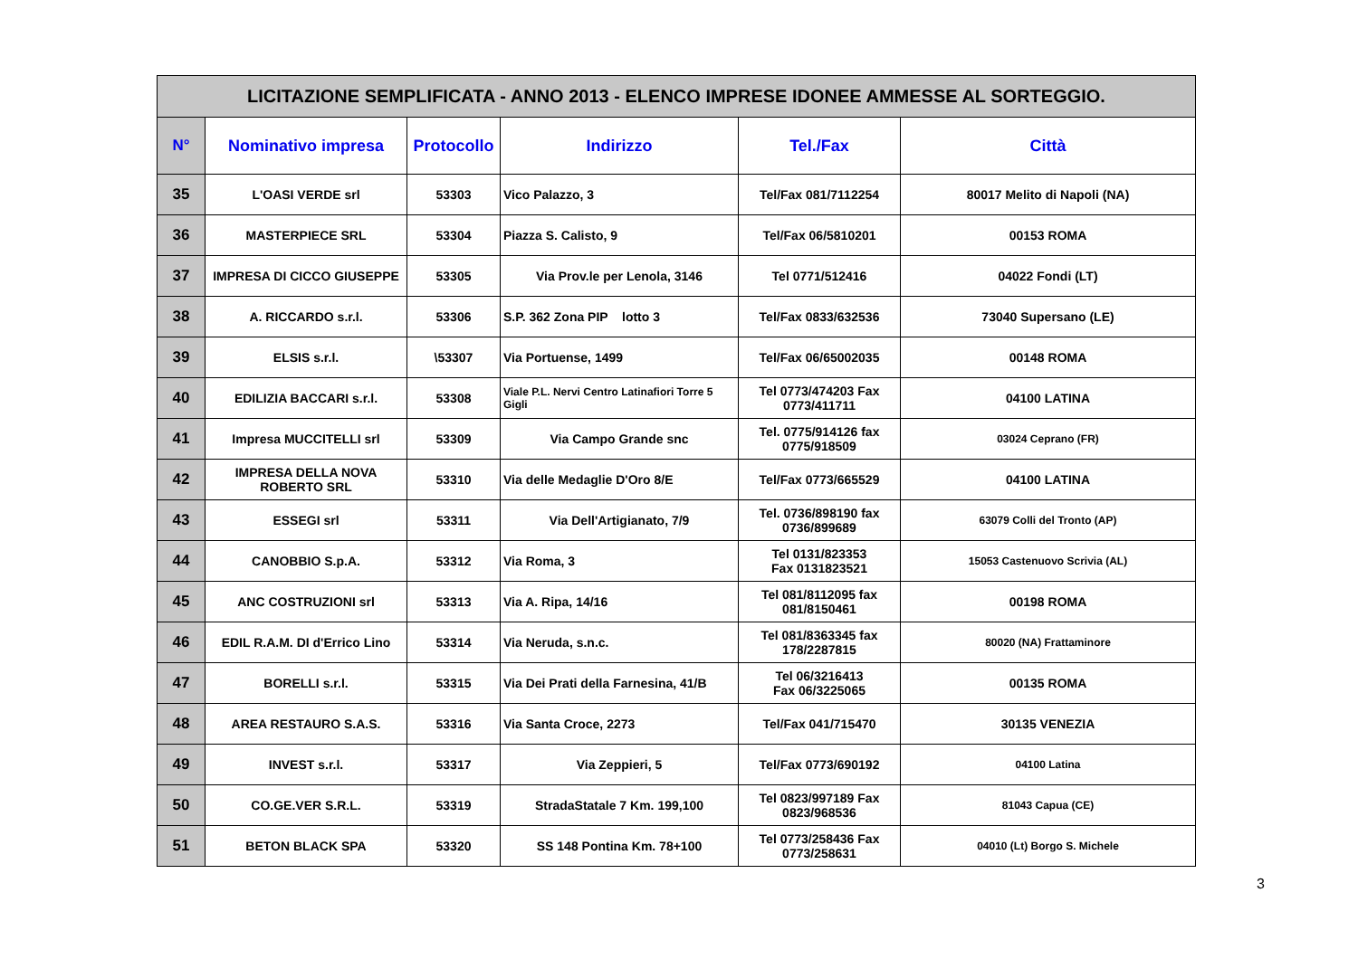| LICITAZIONE SEMPLIFICATA - ANNO 2013 - ELENCO IMPRESE IDONEE AMMESSE AL SORTEGGIO. | | | | | |
| N° | Nominativo impresa | Protocollo | Indirizzo | Tel./Fax | Città |
| 35 | L'OASI VERDE srl | 53303 | Vico Palazzo, 3 | Tel/Fax 081/7112254 | 80017 Melito di Napoli (NA) |
| 36 | MASTERPIECE SRL | 53304 | Piazza S. Calisto, 9 | Tel/Fax 06/5810201 | 00153 ROMA |
| 37 | IMPRESA DI CICCO GIUSEPPE | 53305 | Via Prov.le per Lenola, 3146 | Tel 0771/512416 | 04022 Fondi (LT) |
| 38 | A. RICCARDO s.r.l. | 53306 | S.P. 362 Zona PIP lotto 3 | Tel/Fax 0833/632536 | 73040 Supersano (LE) |
| 39 | ELSIS s.r.l. | \53307 | Via Portuense, 1499 | Tel/Fax 06/65002035 | 00148 ROMA |
| 40 | EDILIZIA BACCARI s.r.l. | 53308 | Viale P.L. Nervi Centro Latinafiori Torre 5 Gigli | Tel 0773/474203 Fax 0773/411711 | 04100 LATINA |
| 41 | Impresa MUCCITELLI srl | 53309 | Via Campo Grande snc | Tel. 0775/914126 fax 0775/918509 | 03024 Ceprano (FR) |
| 42 | IMPRESA DELLA NOVA ROBERTO SRL | 53310 | Via delle Medaglie D'Oro 8/E | Tel/Fax 0773/665529 | 04100 LATINA |
| 43 | ESSEGI srl | 53311 | Via Dell'Artigianato, 7/9 | Tel. 0736/898190 fax 0736/899689 | 63079 Colli del Tronto (AP) |
| 44 | CANOBBIO S.p.A. | 53312 | Via Roma, 3 | Tel 0131/823353 Fax 0131823521 | 15053 Castenuovo Scrivia (AL) |
| 45 | ANC COSTRUZIONI srl | 53313 | Via A. Ripa, 14/16 | Tel 081/8112095 fax 081/8150461 | 00198 ROMA |
| 46 | EDIL R.A.M. DI d'Errico Lino | 53314 | Via Neruda, s.n.c. | Tel 081/8363345 fax 178/2287815 | 80020 (NA) Frattaminore |
| 47 | BORELLI s.r.l. | 53315 | Via Dei Prati della Farnesina, 41/B | Tel 06/3216413 Fax 06/3225065 | 00135 ROMA |
| 48 | AREA RESTAURO S.A.S. | 53316 | Via Santa Croce, 2273 | Tel/Fax 041/715470 | 30135 VENEZIA |
| 49 | INVEST s.r.l. | 53317 | Via Zeppieri, 5 | Tel/Fax 0773/690192 | 04100 Latina |
| 50 | CO.GE.VER S.R.L. | 53319 | StradaStatale 7 Km. 199,100 | Tel 0823/997189 Fax 0823/968536 | 81043 Capua (CE) |
| 51 | BETON BLACK SPA | 53320 | SS 148 Pontina Km. 78+100 | Tel 0773/258436 Fax 0773/258631 | 04010 (Lt) Borgo S. Michele |
3